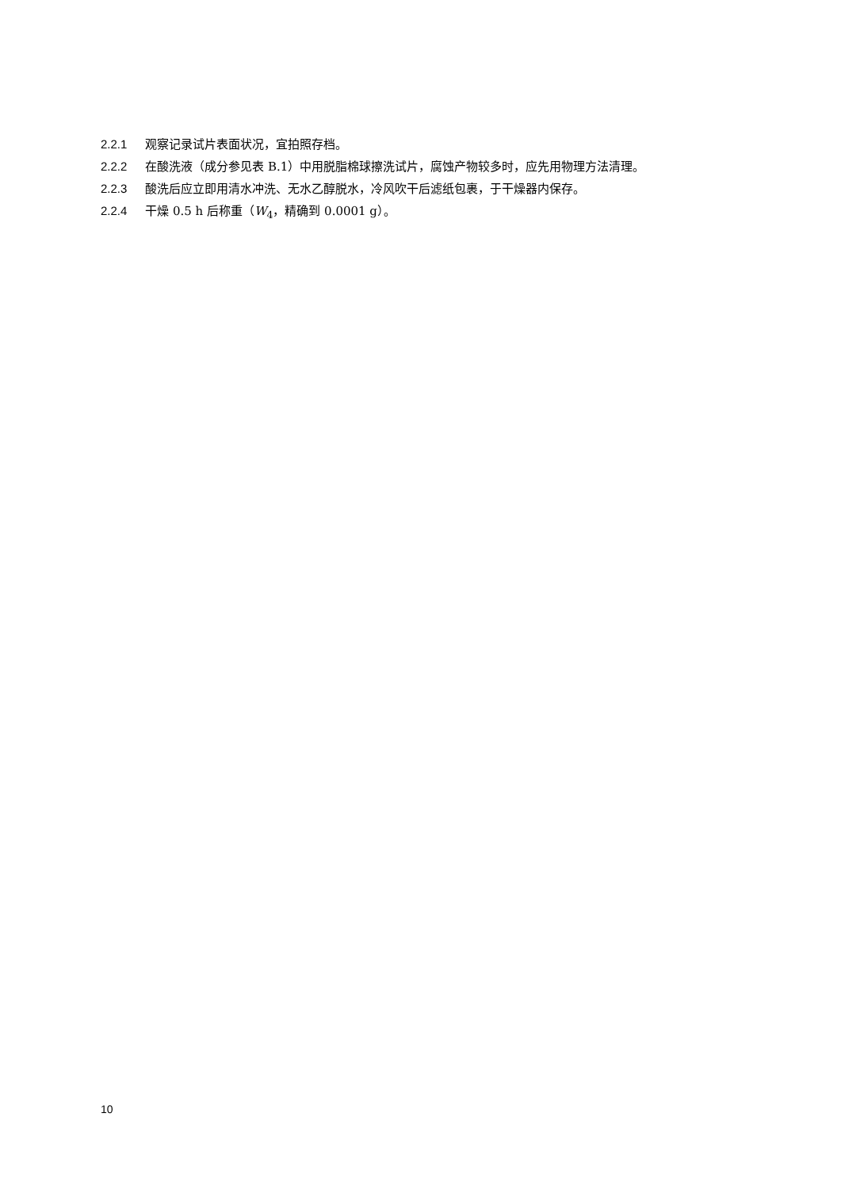2.2.1 观察记录试片表面状况，宜拍照存档。
2.2.2 在酸洗液（成分参见表 B.1）中用脱脂棉球擦洗试片，腐蚀产物较多时，应先用物理方法清理。
2.2.3 酸洗后应立即用清水冲洗、无水乙醇脱水，冷风吹干后滤纸包裹，于干燥器内保存。
2.2.4 干燥 0.5 h 后称重（W<sub>4</sub>，精确到 0.0001 g）。
10